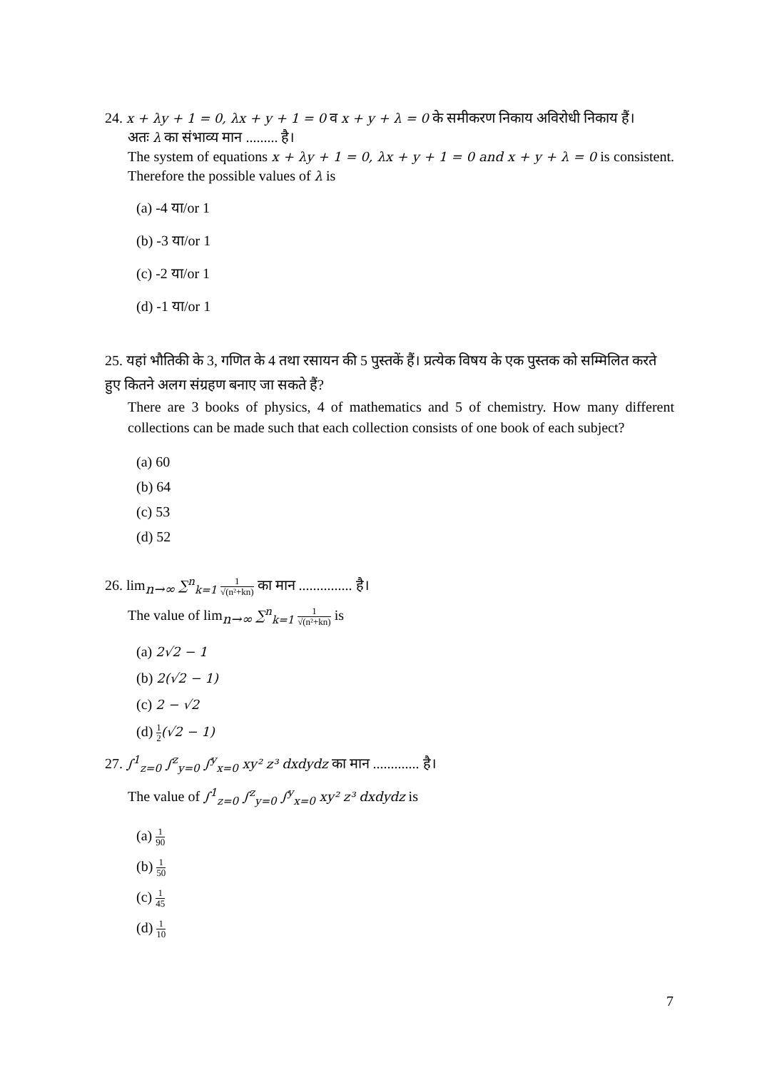24. x + λy + 1 = 0, λx + y + 1 = 0 व x + y + λ = 0 के समीकरण निकाय अविरोधी निकाय हैं।
अतः λ का संभाव्य मान ......... है।
The system of equations x + λy + 1 = 0, λx + y + 1 = 0 and x + y + λ = 0 is consistent. Therefore the possible values of λ is
(a) -4 या/or 1
(b) -3 या/or 1
(c) -2 या/or 1
(d) -1 या/or 1
25. यहां भौतिकी के 3, गणित के 4 तथा रसायन की 5 पुस्तकें हैं। प्रत्येक विषय के एक पुस्तक को सम्मिलित करते हुए कितने अलग संग्रहण बनाए जा सकते हैं?
There are 3 books of physics, 4 of mathematics and 5 of chemistry. How many different collections can be made such that each collection consists of one book of each subject?
(a) 60
(b) 64
(c) 53
(d) 52
26. lim<sub>n→∞</sub> ∑<sup>n</sup><sub>k=1</sub> 1 √(n²+kn) का मान ............... है।
The value of lim<sub>n→∞</sub> ∑<sup>n</sup><sub>k=1</sub> 1 √(n²+kn) is
(a) 2√2 − 1
(b) 2(√2 − 1)
(c) 2 − √2
(d) 1 2(√2 − 1)
27. ∫<sup>1</sup><sub>z=0</sub> ∫<sup>z</sup><sub>y=0</sub> ∫<sup>y</sup><sub>x=0</sub> xy² z³ dxdydz का मान ............. है।
The value of ∫<sup>1</sup><sub>z=0</sub> ∫<sup>z</sup><sub>y=0</sub> ∫<sup>y</sup><sub>x=0</sub> xy² z³ dxdydz is
(a) 1 90
(b) 1 50
(c) 1 45
(d) 1 10
7